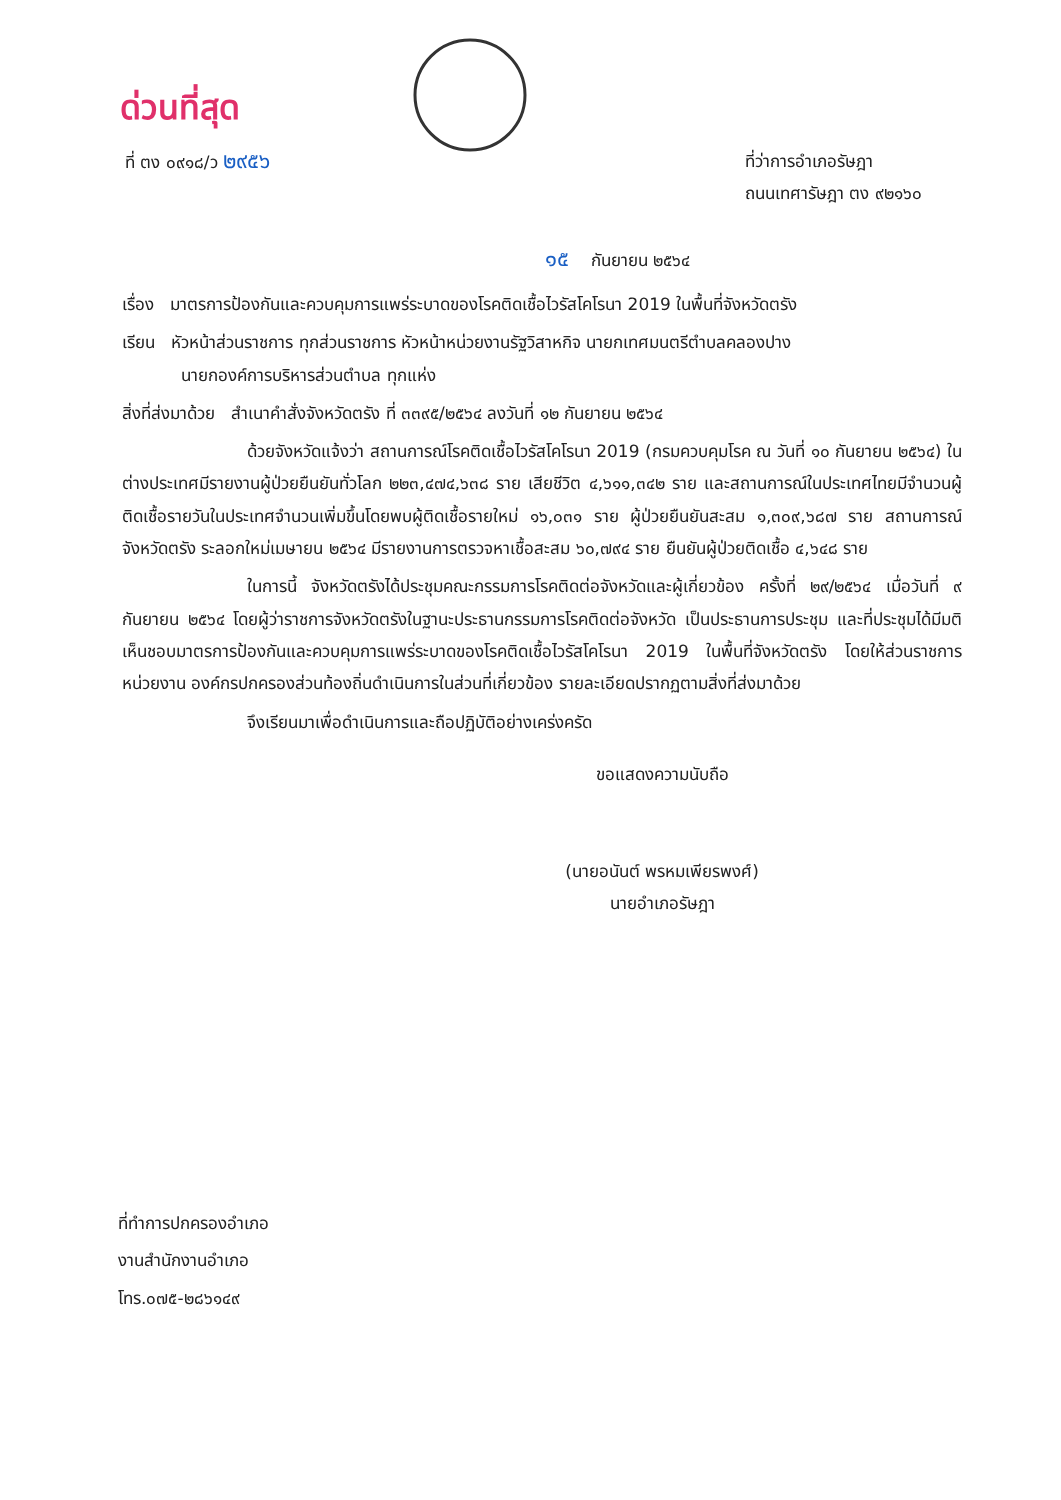ด่วนที่สุด
ที่ ตง ๐๙๑๘/ว ๒๙๕๖
ที่ว่าการอำเภอรัษฎา
ถนนเทศารัษฎา ตง ๙๒๑๖๐
๑๕ กันยายน ๒๕๖๔
เรื่อง มาตรการป้องกันและควบคุมการแพร่ระบาดของโรคติดเชื้อไวรัสโคโรนา 2019 ในพื้นที่จังหวัดตรัง
เรียน หัวหน้าส่วนราชการ ทุกส่วนราชการ หัวหน้าหน่วยงานรัฐวิสาหกิจ นายกเทศมนตรีตำบลคลองปาง
นายกองค์การบริหารส่วนตำบล ทุกแห่ง
สิ่งที่ส่งมาด้วย สำเนาคำสั่งจังหวัดตรัง ที่ ๓๓๙๕/๒๕๖๔ ลงวันที่ ๑๒ กันยายน ๒๕๖๔
ด้วยจังหวัดแจ้งว่า สถานการณ์โรคติดเชื้อไวรัสโคโรนา 2019 (กรมควบคุมโรค ณ วันที่ ๑๐ กันยายน ๒๕๖๔) ในต่างประเทศมีรายงานผู้ป่วยยืนยันทั่วโลก ๒๒๓,๔๗๔,๖๓๘ ราย เสียชีวิต ๔,๖๑๑,๓๔๒ ราย และสถานการณ์ในประเทศไทยมีจำนวนผู้ติดเชื้อรายวันในประเทศจำนวนเพิ่มขึ้นโดยพบผู้ติดเชื้อรายใหม่ ๑๖,๐๓๑ ราย ผู้ป่วยยืนยันสะสม ๑,๓๐๙,๖๘๗ ราย สถานการณ์จังหวัดตรัง ระลอกใหม่เมษายน ๒๕๖๔ มีรายงานการตรวจหาเชื้อสะสม ๖๐,๗๙๔ ราย ยืนยันผู้ป่วยติดเชื้อ ๔,๖๔๘ ราย
ในการนี้ จังหวัดตรังได้ประชุมคณะกรรมการโรคติดต่อจังหวัดและผู้เกี่ยวข้อง ครั้งที่ ๒๙/๒๕๖๔ เมื่อวันที่ ๙ กันยายน ๒๕๖๔ โดยผู้ว่าราชการจังหวัดตรังในฐานะประธานกรรมการโรคติดต่อจังหวัด เป็นประธานการประชุม และที่ประชุมได้มีมติเห็นชอบมาตรการป้องกันและควบคุมการแพร่ระบาดของโรคติดเชื้อไวรัสโคโรนา 2019 ในพื้นที่จังหวัดตรัง โดยให้ส่วนราชการ หน่วยงาน องค์กรปกครองส่วนท้องถิ่นดำเนินการในส่วนที่เกี่ยวข้อง รายละเอียดปรากฏตามสิ่งที่ส่งมาด้วย
จึงเรียนมาเพื่อดำเนินการและถือปฏิบัติอย่างเคร่งครัด
ขอแสดงความนับถือ
(นายอนันต์ พรหมเพียรพงศ์)
นายอำเภอรัษฎา
ที่ทำการปกครองอำเภอ
งานสำนักงานอำเภอ
โทร.๐๗๕-๒๘๖๑๔๙